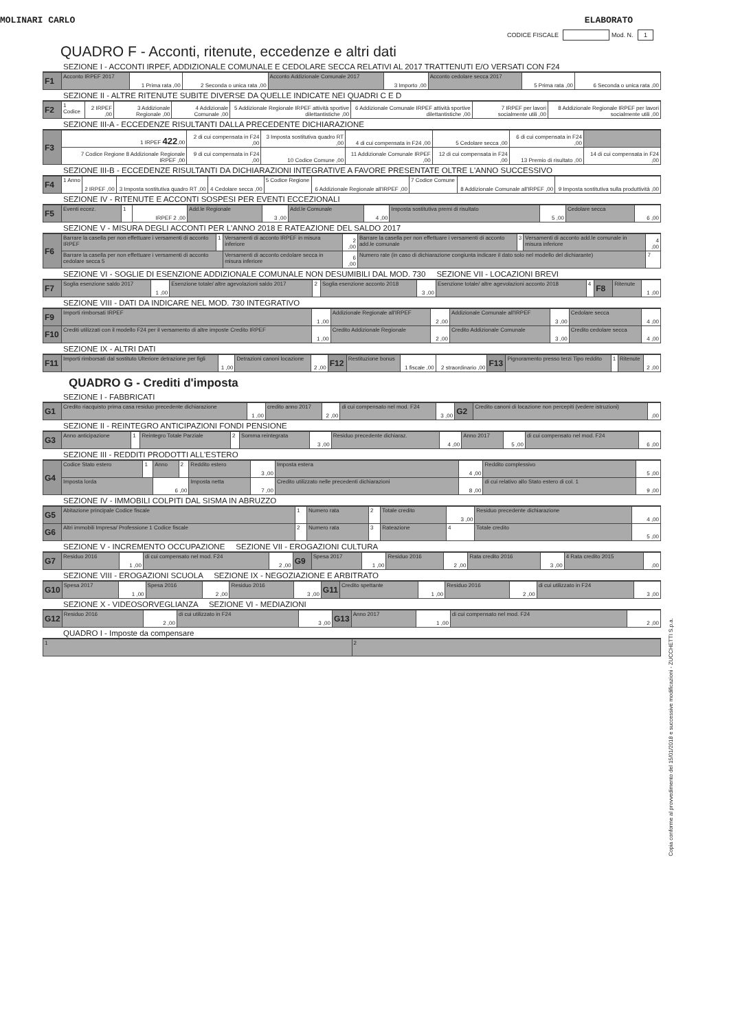MOLINARI CARLO ELABORATO
CODICE FISCALE Mod. N. 1
QUADRO F - Acconti, ritenute, eccedenze e altri dati
SEZIONE I - ACCONTI IRPEF, ADDIZIONALE COMUNALE E CEDOLARE SECCA RELATIVI AL 2017 TRATTENUTI E/O VERSATI CON F24
| F1 | Acconto IRPEF 2017 | 1 Prima rata ,00 | 2 Seconda o unica rata ,00 | Acconto Addizionale Comunale 2017 | 3 Importo ,00 | Acconto cedolare secca 2017 | 5 Prima rata ,00 | 6 Seconda o unica rata ,00 |
SEZIONE II - ALTRE RITENUTE SUBITE DIVERSE DA QUELLE INDICATE NEI QUADRI C E D
| F2 | 1 Codice | 2 IRPEF ,00 | 3 Addizionale Regionale ,00 | 4 Addizionale Comunale ,00 | 5 Addizionale Regionale IRPEF attività sportive dilettantistiche ,00 | 6 Addizionale Comunale IRPEF attività sportive dilettantistiche ,00 | 7 IRPEF per lavori socialmente utili ,00 | 8 Addizionale Regionale IRPEF per lavori socialmente utili ,00 |
SEZIONE III-A - ECCEDENZE RISULTANTI DALLA PRECEDENTE DICHIARAZIONE
| F3 | 1 IRPEF 422 ,00 | 2 di cui compensata in F24 ,00 | 3 Imposta sostitutiva quadro RT ,00 | 4 di cui compensata in F24 ,00 | 5 Cedolare secca ,00 | 6 di cui compensata in F24 ,00 | |
| | 7 Codice Regione 8 Addizionale Regionale IRPEF ,00 | 9 di cui compensata in F24 ,00 | 10 Codice Comune ,00 | 11 Addizionale Comunale IRPEF ,00 | 12 di cui compensata in F24 ,00 | 13 Premio di risultato ,00 | 14 di cui compensata in F24 ,00 |
SEZIONE III-B - ECCEDENZE RISULTANTI DA DICHIARAZIONI INTEGRATIVE A FAVORE PRESENTATE OLTRE L'ANNO SUCCESSIVO
| F4 | 1 Anno | 2 IRPEF ,00 | 3 Imposta sostitutiva quadro RT ,00 | 4 Cedolare secca ,00 | 5 Codice Regione | 6 Addizionale Regionale all'IRPEF ,00 | 7 Codice Comune | 8 Addizionale Comunale all'IRPEF ,00 | 9 Imposta sostitutiva sulla produttività ,00 |
SEZIONE IV - RITENUTE E ACCONTI SOSPESI PER EVENTI ECCEZIONALI
| F5 | Eventi eccez. | 1 | IRPEF 2 ,00 | Add.le Regionale | 3 ,00 | Add.le Comunale | 4 ,00 | Imposta sostitutiva premi di risultato | 5 ,00 | Cedolare secca | 6 ,00 |
SEZIONE V - MISURA DEGLI ACCONTI PER L'ANNO 2018 E RATEAZIONE DEL SALDO 2017
| F6 | Barrare la casella per non effettuare i versamenti di acconto IRPEF | 1 | Versamenti di acconto IRPEF in misura inferiore | 2 ,00 | Barrare la casella per non effettuare i versamenti di acconto add.le comunale | 3 | Versamenti di acconto add.le comunale in misura inferiore | 4 ,00 |
| | Barrare la casella per non effettuare i versamenti di acconto cedolare secca 5 | | Versamenti di acconto cedolare secca in misura inferiore | 6 ,00 | Numero rate (in caso di dichiarazione congiunta indicare il dato solo nel modello del dichiarante) | | | 7 |
SEZIONE VI - SOGLIE DI ESENZIONE ADDIZIONALE COMUNALE NON DESUMIBILI DAL MOD. 730 SEZIONE VII - LOCAZIONI BREVI
| F7 | Soglia esenzione saldo 2017 | 1 ,00 | Esenzione totale/ altre agevolazioni saldo 2017 | 2 | Soglia esenzione acconto 2018 | 3 ,00 | Esenzione totale/ altre agevolazioni acconto 2018 | 4 | F8 | Ritenute | 1 ,00 |
SEZIONE VIII - DATI DA INDICARE NEL MOD. 730 INTEGRATIVO
| F9 | Importi rimborsati IRPEF | 1 ,00 | Addizionale Regionale all'IRPEF | 2 ,00 | Addizionale Comunale all'IRPEF | 3 ,00 | Cedolare secca | 4 ,00 |
| F10 | Crediti utilizzati con il modello F24 per il versamento di altre imposte Credito IRPEF | 1 ,00 | Credito Addizionale Regionale | 2 ,00 | Credito Addizionale Comunale | 3 ,00 | Credito cedolare secca | 4 ,00 |
SEZIONE IX - ALTRI DATI
| F11 | Importi rimborsati dal sostituto Ulteriore detrazione per figli | 1 ,00 | Detrazioni canoni locazione | 2 ,00 | F12 | Restituzione bonus | 1 fiscale ,00 | 2 straordinario ,00 | F13 | Pignoramento presso terzi Tipo reddito | 1 | Ritenute | 2 ,00 |
QUADRO G - Crediti d'imposta
SEZIONE I - FABBRICATI
| G1 | Credito riacquisto prima casa residuo precedente dichiarazione | 1 ,00 | credito anno 2017 | 2 ,00 | di cui compensato nel mod. F24 | 3 ,00 | G2 | Credito canoni di locazione non percepiti (vedere istruzioni) | ,00 |
SEZIONE II - REINTEGRO ANTICIPAZIONI FONDI PENSIONE
| G3 | Anno anticipazione | 1 | Reintegro Totale Parziale | 2 | Somma reintegrata | 3 ,00 | Residuo precedente dichiaraz. | 4 ,00 | Anno 2017 | 5 ,00 | di cui compensato nel mod. F24 | 6 ,00 |
SEZIONE III - REDDITI PRODOTTI ALL'ESTERO
| G4 | Codice Stato estero | 1 | Anno | 2 | Reddito estero | 3 ,00 | Imposta estera | 4 ,00 | Reddito complessivo | 5 ,00 |
| | Imposta lorda | | 6 ,00 | | Imposta netta | 7 ,00 | Credito utilizzato nelle precedenti dichiarazioni | 8 ,00 | di cui relativo allo Stato estero di col. 1 | 9 ,00 |
SEZIONE IV - IMMOBILI COLPITI DAL SISMA IN ABRUZZO
| G5 | Abitazione principale Codice fiscale | 1 | Numero rata | 2 | Totale credito | 3 ,00 | Residuo precedente dichiarazione | 4 ,00 |
| G6 | Altri immobili Impresa/ Professione 1 Codice fiscale | 2 | Numero rata | 3 | Rateazione | 4 | Totale credito | 5 ,00 |
SEZIONE V - INCREMENTO OCCUPAZIONE SEZIONE VII - EROGAZIONI CULTURA
| G7 | Residuo 2016 | 1 ,00 | di cui compensato nel mod. F24 | 2 ,00 | G9 | Spesa 2017 | 1 ,00 | Residuo 2016 | 2 ,00 | Rata credito 2016 | 3 ,00 | 4 Rata credito 2015 | ,00 |
SEZIONE VIII - EROGAZIONI SCUOLA SEZIONE IX - NEGOZIAZIONE E ARBITRATO
| G10 | Spesa 2017 | 1 ,00 | Spesa 2016 | 2 ,00 | Residuo 2016 | 3 ,00 | G11 | Credito spettante | 1 ,00 | Residuo 2016 | 2 ,00 | di cui utilizzato in F24 | 3 ,00 |
SEZIONE X - VIDEOSORVEGLIANZA SEZIONE VI - MEDIAZIONI
| G12 | Residuo 2016 | 2 ,00 | di cui utilizzato in F24 | 3 ,00 | G13 | Anno 2017 | 1 ,00 | di cui compensato nel mod. F24 | 2 ,00 |
QUADRO I - Imposte da compensare
| 1 | 2 |
Copia conforme al provvedimento del 15/01/2018 e successive modificazioni - ZUCCHETTI S.p.a.